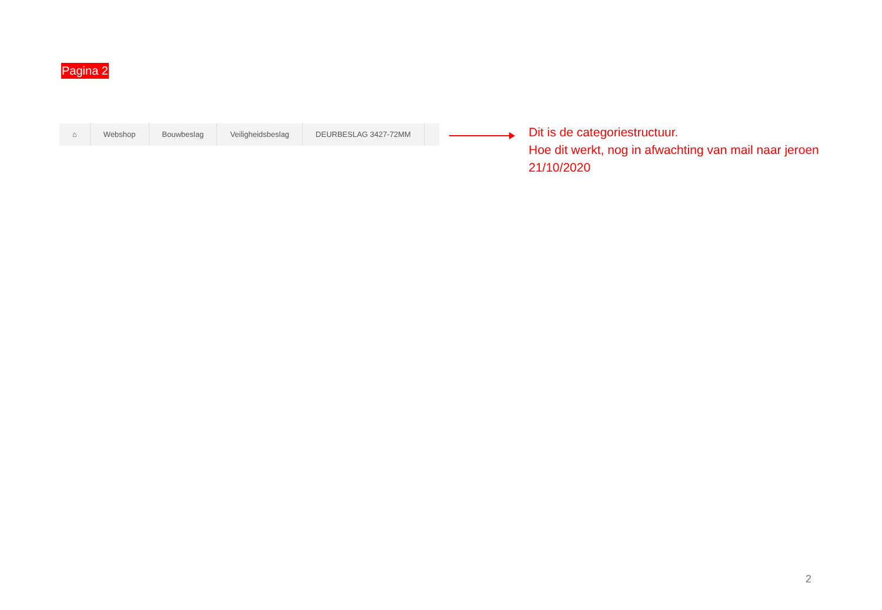Pagina 2
⌂ Webshop Bouwbeslag Veiligheidsbeslag DEURBESLAG 3427-72MM
Dit is de categoriestructuur.
Hoe dit werkt, nog in afwachting van mail naar jeroen 21/10/2020
2